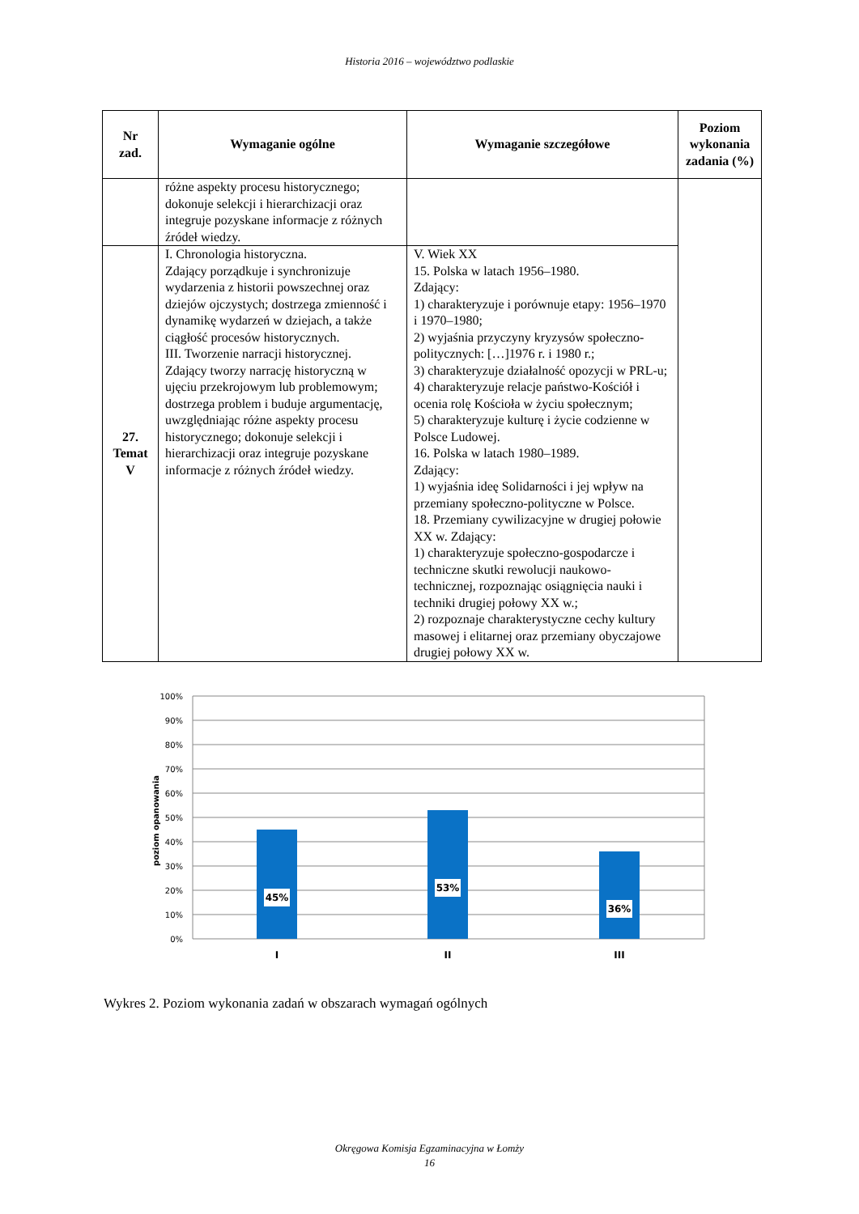Historia 2016 – województwo podlaskie
| Nr zad. | Wymaganie ogólne | Wymaganie szczegółowe | Poziom wykonania zadania (%) |
| --- | --- | --- | --- |
| | różne aspekty procesu historycznego; dokonuje selekcji i hierarchizacji oraz integruje pozyskane informacje z różnych źródeł wiedzy. | | |
| 27. Temat V | I. Chronologia historyczna. Zdający porządkuje i synchronizuje wydarzenia z historii powszechnej oraz dziejów ojczystych; dostrzega zmienność i dynamikę wydarzeń w dziejach, a także ciągłość procesów historycznych. III. Tworzenie narracji historycznej. Zdający tworzy narrację historyczną w ujęciu przekrojowym lub problemowym; dostrzega problem i buduje argumentację, uwzględniając różne aspekty procesu historycznego; dokonuje selekcji i hierarchizacji oraz integruje pozyskane informacje z różnych źródeł wiedzy. | V. Wiek XX 15. Polska w latach 1956–1980. Zdający: 1) charakteryzuje i porównuje etapy: 1956–1970 i 1970–1980; 2) wyjaśnia przyczyny kryzysów społeczno-politycznych: […]1976 r. i 1980 r.; 3) charakteryzuje działalność opozycji w PRL-u; 4) charakteryzuje relacje państwo-Kościół i ocenia rolę Kościoła w życiu społecznym; 5) charakteryzuje kulturę i życie codzienne w Polsce Ludowej. 16. Polska w latach 1980–1989. Zdający: 1) wyjaśnia ideę Solidarności i jej wpływ na przemiany społeczno-polityczne w Polsce. 18. Przemiany cywilizacyjne w drugiej połowie XX w. Zdający: 1) charakteryzuje społeczno-gospodarcze i techniczne skutki rewolucji naukowo-technicznej, rozpoznając osiągnięcia nauki i techniki drugiej połowy XX w.; 2) rozpoznaje charakterystyczne cechy kultury masowej i elitarnej oraz przemiany obyczajowe drugiej połowy XX w. | |
100%
90%
80%
70%
60%
50%
40%
30%
20%
10%
0%
poziom opanowania
45%
53%
36%
I
II
III
Wykres 2. Poziom wykonania zadań w obszarach wymagań ogólnych
Okręgowa Komisja Egzaminacyjna w Łomży
16